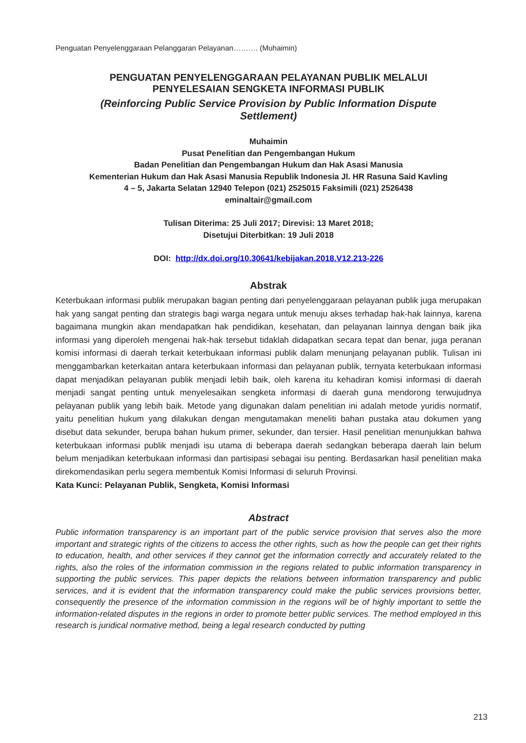Penguatan Penyelenggaraan Pelanggaran Pelayanan………. (Muhaimin)
PENGUATAN PENYELENGGARAAN PELAYANAN PUBLIK MELALUI
PENYELESAIAN SENGKETA INFORMASI PUBLIK
(Reinforcing Public Service Provision by Public Information Dispute
Settlement)
Muhaimin
Pusat Penelitian dan Pengembangan Hukum
Badan Penelitian dan Pengembangan Hukum dan Hak Asasi Manusia
Kementerian Hukum dan Hak Asasi Manusia Republik Indonesia Jl. HR Rasuna Said Kavling
4 – 5, Jakarta Selatan 12940 Telepon (021) 2525015 Faksimili (021) 2526438
eminaltair@gmail.com
Tulisan Diterima: 25 Juli 2017; Direvisi: 13 Maret 2018;
Disetujui Diterbitkan: 19 Juli 2018
DOI: http://dx.doi.org/10.30641/kebijakan.2018.V12.213-226
Abstrak
Keterbukaan informasi publik merupakan bagian penting dari penyelenggaraan pelayanan publik juga merupakan hak yang sangat penting dan strategis bagi warga negara untuk menuju akses terhadap hak-hak lainnya, karena bagaimana mungkin akan mendapatkan hak pendidikan, kesehatan, dan pelayanan lainnya dengan baik jika informasi yang diperoleh mengenai hak-hak tersebut tidaklah didapatkan secara tepat dan benar, juga peranan komisi informasi di daerah terkait keterbukaan informasi publik dalam menunjang pelayanan publik. Tulisan ini menggambarkan keterkaitan antara keterbukaan informasi dan pelayanan publik, ternyata keterbukaan informasi dapat menjadikan pelayanan publik menjadi lebih baik, oleh karena itu kehadiran komisi informasi di daerah menjadi sangat penting untuk menyelesaikan sengketa informasi di daerah guna mendorong terwujudnya pelayanan publik yang lebih baik. Metode yang digunakan dalam penelitian ini adalah metode yuridis normatif, yaitu penelitian hukum yang dilakukan dengan mengutamakan meneliti bahan pustaka atau dokumen yang disebut data sekunder, berupa bahan hukum primer, sekunder, dan tersier. Hasil penelitian menunjukkan bahwa keterbukaan informasi publik menjadi isu utama di beberapa daerah sedangkan beberapa daerah lain belum belum menjadikan keterbukaan informasi dan partisipasi sebagai isu penting. Berdasarkan hasil penelitian maka direkomendasikan perlu segera membentuk Komisi Informasi di seluruh Provinsi.
Kata Kunci: Pelayanan Publik, Sengketa, Komisi Informasi
Abstract
Public information transparency is an important part of the public service provision that serves also the more important and strategic rights of the citizens to access the other rights, such as how the people can get their rights to education, health, and other services if they cannot get the information correctly and accurately related to the rights, also the roles of the information commission in the regions related to public information transparency in supporting the public services. This paper depicts the relations between information transparency and public services, and it is evident that the information transparency could make the public services provisions better, consequently the presence of the information commission in the regions will be of highly important to settle the information-related disputes in the regions in order to promote better public services. The method employed in this research is juridical normative method, being a legal research conducted by putting
213